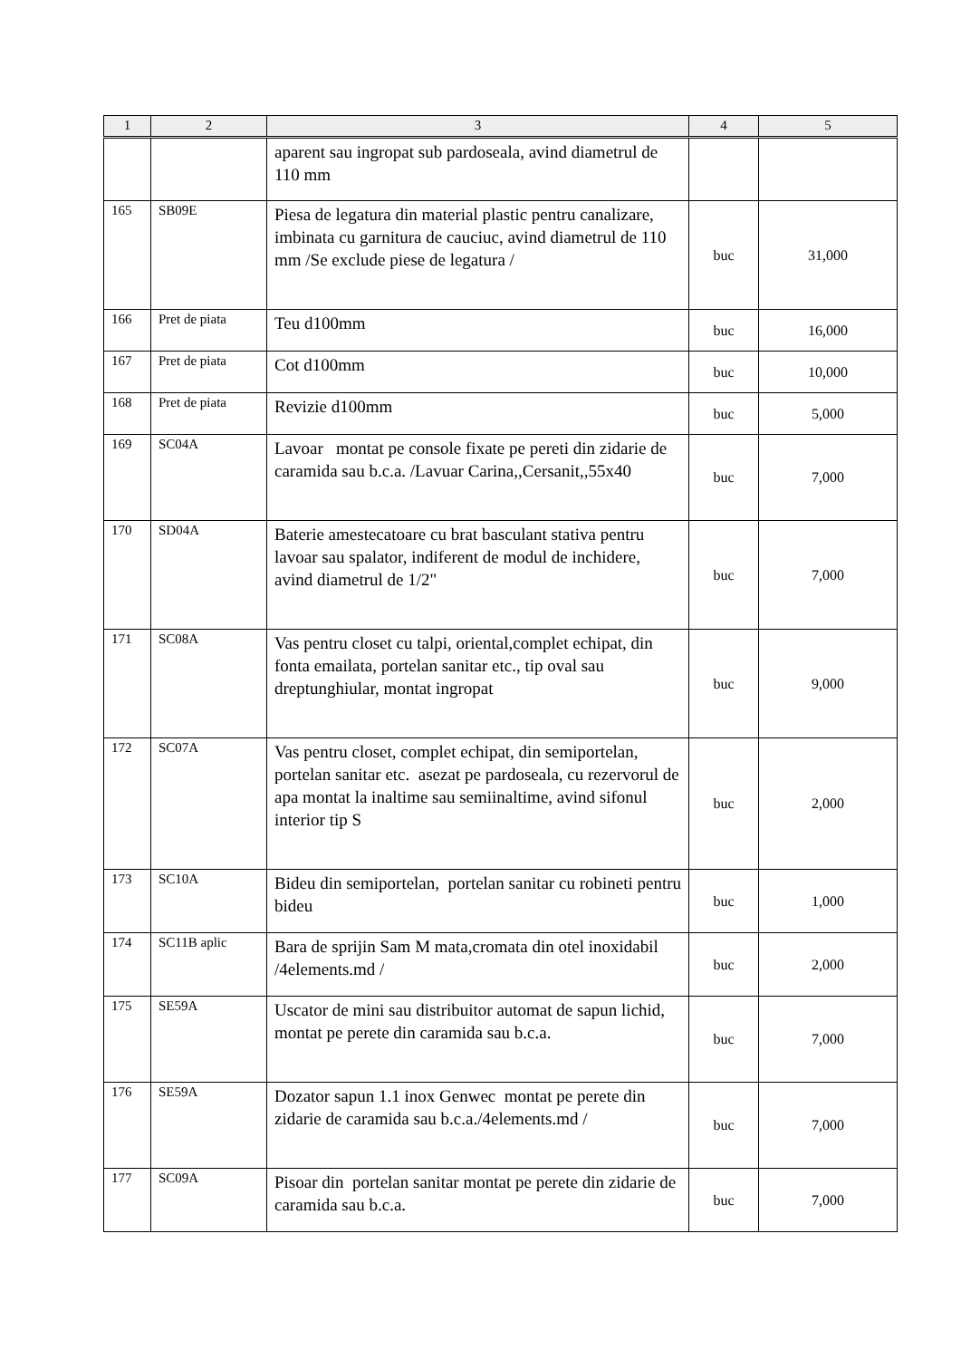| 1 | 2 | 3 | 4 | 5 |
| --- | --- | --- | --- | --- |
| | | aparent sau ingropat sub pardoseala, avind diametrul de 110 mm | | |
| 165 | SB09E | Piesa de legatura din material plastic pentru canalizare, imbinata cu garnitura de cauciuc, avind diametrul de 110 mm /Se exclude piese de legatura / | buc | 31,000 |
| 166 | Pret de piata | Teu d100mm | buc | 16,000 |
| 167 | Pret de piata | Cot d100mm | buc | 10,000 |
| 168 | Pret de piata | Revizie d100mm | buc | 5,000 |
| 169 | SC04A | Lavoar montat pe console fixate pe pereti din zidarie de caramida sau b.c.a. /Lavuar Carina,,Cersanit,,55x40 | buc | 7,000 |
| 170 | SD04A | Baterie amestecatoare cu brat basculant stativa pentru lavoar sau spalator, indiferent de modul de inchidere, avind diametrul de 1/2" | buc | 7,000 |
| 171 | SC08A | Vas pentru closet cu talpi, oriental,complet echipat, din fonta emailata, portelan sanitar etc., tip oval sau dreptunghiular, montat ingropat | buc | 9,000 |
| 172 | SC07A | Vas pentru closet, complet echipat, din semiportelan, portelan sanitar etc. asezat pe pardoseala, cu rezervorul de apa montat la inaltime sau semiinaltime, avind sifonul interior tip S | buc | 2,000 |
| 173 | SC10A | Bideu din semiportelan, portelan sanitar cu robineti pentru bideu | buc | 1,000 |
| 174 | SC11B aplic | Bara de sprijin Sam M mata,cromata din otel inoxidabil /4elements.md / | buc | 2,000 |
| 175 | SE59A | Uscator de mini sau distribuitor automat de sapun lichid, montat pe perete din caramida sau b.c.a. | buc | 7,000 |
| 176 | SE59A | Dozator sapun 1.1 inox Genwec montat pe perete din zidarie de caramida sau b.c.a./4elements.md / | buc | 7,000 |
| 177 | SC09A | Pisoar din portelan sanitar montat pe perete din zidarie de caramida sau b.c.a. | buc | 7,000 |